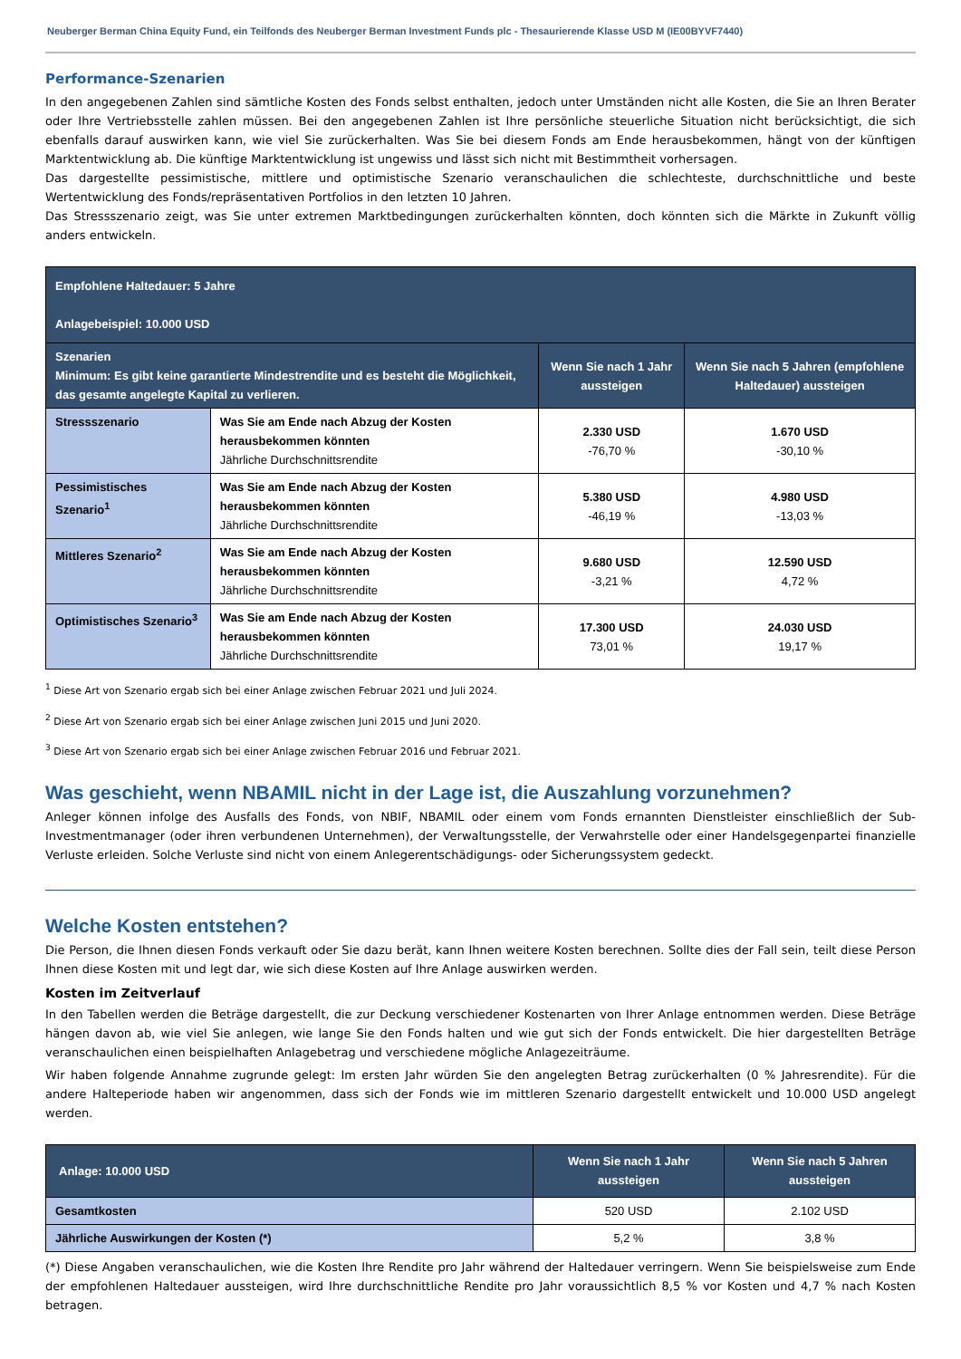Neuberger Berman China Equity Fund, ein Teilfonds des Neuberger Berman Investment Funds plc - Thesaurierende Klasse USD M (IE00BYVF7440)
Performance-Szenarien
In den angegebenen Zahlen sind sämtliche Kosten des Fonds selbst enthalten, jedoch unter Umständen nicht alle Kosten, die Sie an Ihren Berater oder Ihre Vertriebsstelle zahlen müssen. Bei den angegebenen Zahlen ist Ihre persönliche steuerliche Situation nicht berücksichtigt, die sich ebenfalls darauf auswirken kann, wie viel Sie zurückerhalten. Was Sie bei diesem Fonds am Ende herausbekommen, hängt von der künftigen Marktentwicklung ab. Die künftige Marktentwicklung ist ungewiss und lässt sich nicht mit Bestimmtheit vorhersagen.
Das dargestellte pessimistische, mittlere und optimistische Szenario veranschaulichen die schlechteste, durchschnittliche und beste Wertentwicklung des Fonds/repräsentativen Portfolios in den letzten 10 Jahren.
Das Stressszenario zeigt, was Sie unter extremen Marktbedingungen zurückerhalten könnten, doch könnten sich die Märkte in Zukunft völlig anders entwickeln.
| Empfohlene Haltedauer: 5 Jahre Anlagebeispiel: 10.000 USD | | | |
| --- | --- | --- | --- |
| Szenarien Minimum: Es gibt keine garantierte Mindestrendite und es besteht die Möglichkeit, das gesamte angelegte Kapital zu verlieren. | | Wenn Sie nach 1 Jahr aussteigen | Wenn Sie nach 5 Jahren (empfohlene Haltedauer) aussteigen |
| Stressszenario | Was Sie am Ende nach Abzug der Kosten herausbekommen könnten Jährliche Durchschnittsrendite | 2.330 USD -76,70 % | 1.670 USD -30,10 % |
| Pessimistisches Szenario<sup>1</sup> | Was Sie am Ende nach Abzug der Kosten herausbekommen könnten Jährliche Durchschnittsrendite | 5.380 USD -46,19 % | 4.980 USD -13,03 % |
| Mittleres Szenario<sup>2</sup> | Was Sie am Ende nach Abzug der Kosten herausbekommen könnten Jährliche Durchschnittsrendite | 9.680 USD -3,21 % | 12.590 USD 4,72 % |
| Optimistisches Szenario<sup>3</sup> | Was Sie am Ende nach Abzug der Kosten herausbekommen könnten Jährliche Durchschnittsrendite | 17.300 USD 73,01 % | 24.030 USD 19,17 % |
<sup>1</sup> Diese Art von Szenario ergab sich bei einer Anlage zwischen Februar 2021 und Juli 2024.
<sup>2</sup> Diese Art von Szenario ergab sich bei einer Anlage zwischen Juni 2015 und Juni 2020.
<sup>3</sup> Diese Art von Szenario ergab sich bei einer Anlage zwischen Februar 2016 und Februar 2021.
Was geschieht, wenn NBAMIL nicht in der Lage ist, die Auszahlung vorzunehmen?
Anleger können infolge des Ausfalls des Fonds, von NBIF, NBAMIL oder einem vom Fonds ernannten Dienstleister einschließlich der Sub-Investmentmanager (oder ihren verbundenen Unternehmen), der Verwaltungsstelle, der Verwahrstelle oder einer Handelsgegenpartei finanzielle Verluste erleiden. Solche Verluste sind nicht von einem Anlegerentschädigungs- oder Sicherungssystem gedeckt.
Welche Kosten entstehen?
Die Person, die Ihnen diesen Fonds verkauft oder Sie dazu berät, kann Ihnen weitere Kosten berechnen. Sollte dies der Fall sein, teilt diese Person Ihnen diese Kosten mit und legt dar, wie sich diese Kosten auf Ihre Anlage auswirken werden.
Kosten im Zeitverlauf
In den Tabellen werden die Beträge dargestellt, die zur Deckung verschiedener Kostenarten von Ihrer Anlage entnommen werden. Diese Beträge hängen davon ab, wie viel Sie anlegen, wie lange Sie den Fonds halten und wie gut sich der Fonds entwickelt. Die hier dargestellten Beträge veranschaulichen einen beispielhaften Anlagebetrag und verschiedene mögliche Anlagezeiträume.
Wir haben folgende Annahme zugrunde gelegt: Im ersten Jahr würden Sie den angelegten Betrag zurückerhalten (0 % Jahresrendite). Für die andere Halteperiode haben wir angenommen, dass sich der Fonds wie im mittleren Szenario dargestellt entwickelt und 10.000 USD angelegt werden.
| Anlage: 10.000 USD | Wenn Sie nach 1 Jahr aussteigen | Wenn Sie nach 5 Jahren aussteigen |
| --- | --- | --- |
| Gesamtkosten | 520 USD | 2.102 USD |
| Jährliche Auswirkungen der Kosten (*) | 5,2 % | 3,8 % |
(*) Diese Angaben veranschaulichen, wie die Kosten Ihre Rendite pro Jahr während der Haltedauer verringern. Wenn Sie beispielsweise zum Ende der empfohlenen Haltedauer aussteigen, wird Ihre durchschnittliche Rendite pro Jahr voraussichtlich 8,5 % vor Kosten und 4,7 % nach Kosten betragen.